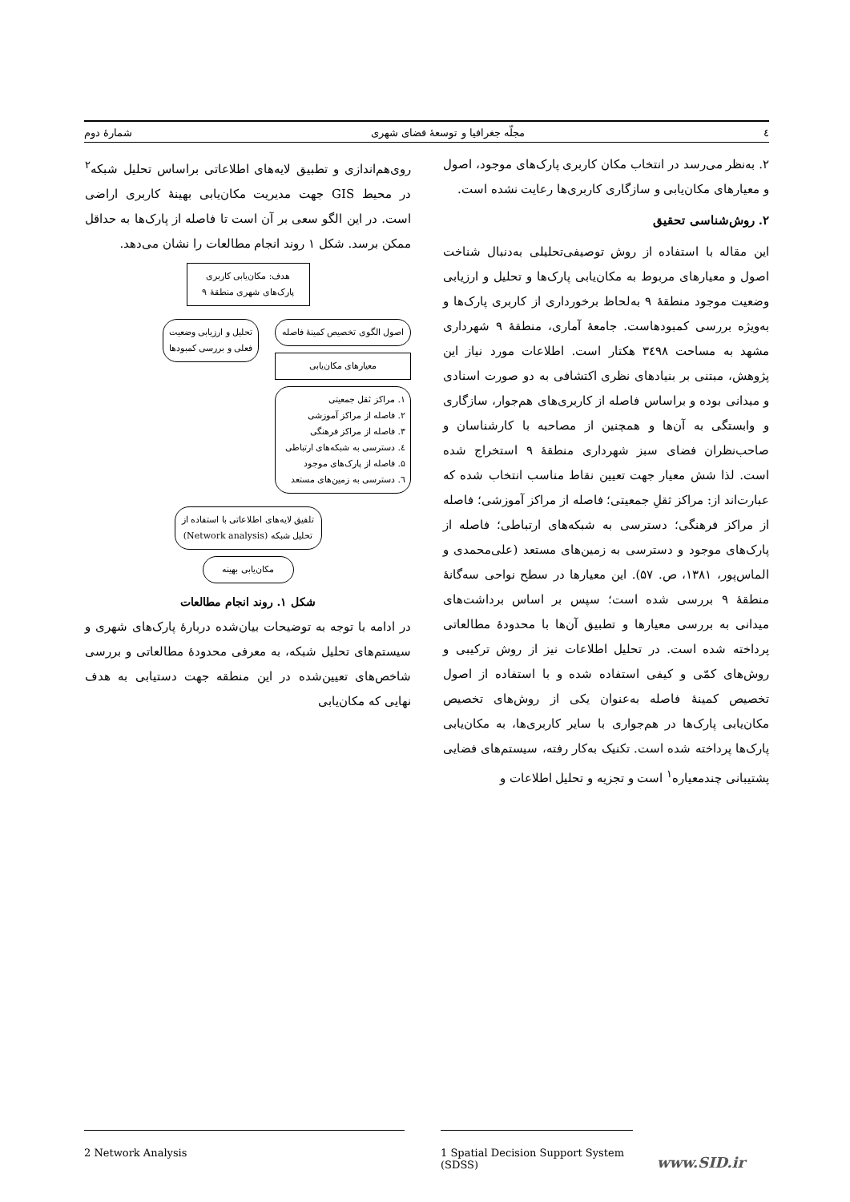٤ مجلّه جغرافیا و توسعهٔ فضای شهری شمارهٔ دوم
۲. به‌نظر می‌رسد در انتخاب مکان کاربری پارک‌های موجود، اصول و معیارهای مکان‌یابی و سازگاری کاربری‌ها رعایت نشده است.
۲. روش‌شناسی تحقیق
این مقاله با استفاده از روش توصیفی‌تحلیلی به‌دنبال شناخت اصول و معیارهای مربوط به مکان‌یابی پارک‌ها و تحلیل و ارزیابی وضعیت موجود منطقهٔ ۹ به‌لحاظ برخورداری از کاربری پارک‌ها و به‌ویژه بررسی کمبودهاست. جامعهٔ آماری، منطقهٔ ۹ شهرداری مشهد به مساحت ۳٤۹۸ هکتار است. اطلاعات مورد نیاز این پژوهش، مبتنی بر بنیادهای نظری اکتشافی به دو صورت اسنادی و میدانی بوده و براساس فاصله از کاربری‌های هم‌جوار، سازگاری و وابستگی به آن‌ها و همچنین از مصاحبه با کارشناسان و صاحب‌نظران فضای سبز شهرداری منطقهٔ ۹ استخراج شده است. لذا شش معیار جهت تعیین نقاط مناسب انتخاب شده که عبارت‌اند از: مراکز ثقلِ جمعیتی؛ فاصله از مراکز آموزشی؛ فاصله از مراکز فرهنگی؛ دسترسی به شبکه‌های ارتباطی؛ فاصله از پارک‌های موجود و دسترسی به زمین‌های مستعد (علی‌محمدی و الماس‌پور، ۱۳۸۱، ص. ۵۷). این معیارها در سطح نواحی سه‌گانهٔ منطقهٔ ۹ بررسی شده است؛ سپس بر اساس برداشت‌های میدانی به بررسی معیارها و تطبیق آن‌ها با محدودهٔ مطالعاتی پرداخته شده است. در تحلیل اطلاعات نیز از روش ترکیبی و روش‌های کمّی و کیفی استفاده شده و با استفاده از اصول تخصیص کمینهٔ فاصله به‌عنوان یکی از روش‌های تخصیص مکان‌یابی پارک‌ها در هم‌جواری با سایر کاربری‌ها، به مکان‌یابی پارک‌ها پرداخته شده است. تکنیک به‌کار رفته، سیستم‌های فضایی پشتیبانی چندمعیاره<sup>۱</sup> است و تجزیه و تحلیل اطلاعات و
روی‌هم‌اندازی و تطبیق لایه‌های اطلاعاتی براساس تحلیل شبکه<sup>۲</sup> در محیط GIS جهت مدیریت مکان‌یابی بهینهٔ کاربری اراضی است. در این الگو سعی بر آن است تا فاصله از پارک‌ها به حداقل ممکن برسد. شکل ۱ روند انجام مطالعات را نشان می‌دهد.
هدف: مکان‌یابی کاربری پارک‌های شهری منطقهٔ ۹
اصول الگوی تخصیص کمینهٔ فاصله
معیارهای مکان‌یابی
۱. مراکز ثقل جمعیتی
۲. فاصله از مراکز آموزشی
۳. فاصله از مراکز فرهنگی
٤. دسترسی به شبکه‌های ارتباطی
۵. فاصله از پارک‌های موجود
٦. دسترسی به زمین‌های مستعد
تحلیل و ارزیابی وضعیت فعلی و بررسی کمبودها
تلفیق لایه‌های اطلاعاتی با استفاده از تحلیل شبکه (Network analysis)
مکان‌یابی بهینه
شکل ۱. روند انجام مطالعات
در ادامه با توجه به توضیحات بیان‌شده دربارهٔ پارک‌های شهری و سیستم‌های تحلیل شبکه، به معرفی محدودهٔ مطالعاتی و بررسی شاخص‌های تعیین‌شده در این منطقه جهت دستیابی به هدف نهایی که مکان‌یابی
1 Spatial Decision Support System (SDSS)
2 Network Analysis
www.SID.ir